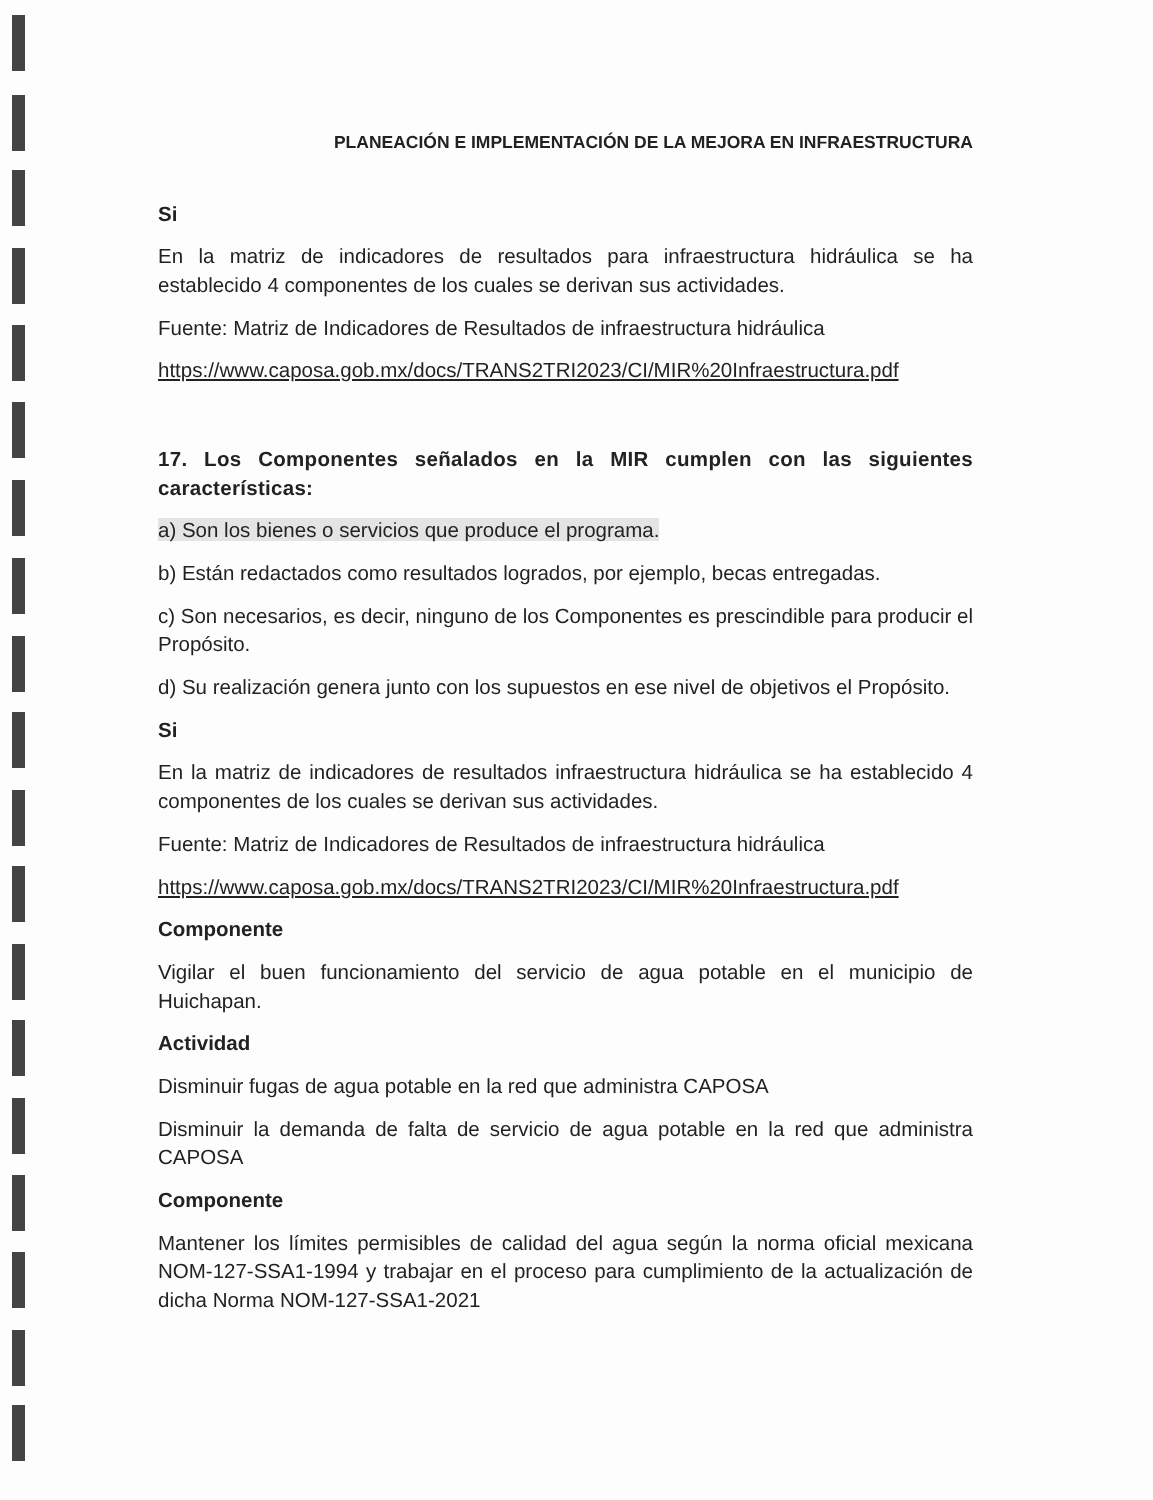PLANEACIÓN E IMPLEMENTACIÓN DE LA MEJORA EN INFRAESTRUCTURA
Si
En la matriz de indicadores de resultados para infraestructura hidráulica se ha establecido 4 componentes de los cuales se derivan sus actividades.
Fuente: Matriz de Indicadores de Resultados de infraestructura hidráulica
https://www.caposa.gob.mx/docs/TRANS2TRI2023/CI/MIR%20Infraestructura.pdf
17. Los Componentes señalados en la MIR cumplen con las siguientes características:
a) Son los bienes o servicios que produce el programa.
b) Están redactados como resultados logrados, por ejemplo, becas entregadas.
c) Son necesarios, es decir, ninguno de los Componentes es prescindible para producir el Propósito.
d) Su realización genera junto con los supuestos en ese nivel de objetivos el Propósito.
Si
En la matriz de indicadores de resultados infraestructura hidráulica se ha establecido 4 componentes de los cuales se derivan sus actividades.
Fuente: Matriz de Indicadores de Resultados de infraestructura hidráulica
https://www.caposa.gob.mx/docs/TRANS2TRI2023/CI/MIR%20Infraestructura.pdf
Componente
Vigilar el buen funcionamiento del servicio de agua potable en el municipio de Huichapan.
Actividad
Disminuir fugas de agua potable en la red que administra CAPOSA
Disminuir la demanda de falta de servicio de agua potable en la red que administra CAPOSA
Componente
Mantener los límites permisibles de calidad del agua según la norma oficial mexicana NOM-127-SSA1-1994 y trabajar en el proceso para cumplimiento de la actualización de dicha Norma NOM-127-SSA1-2021